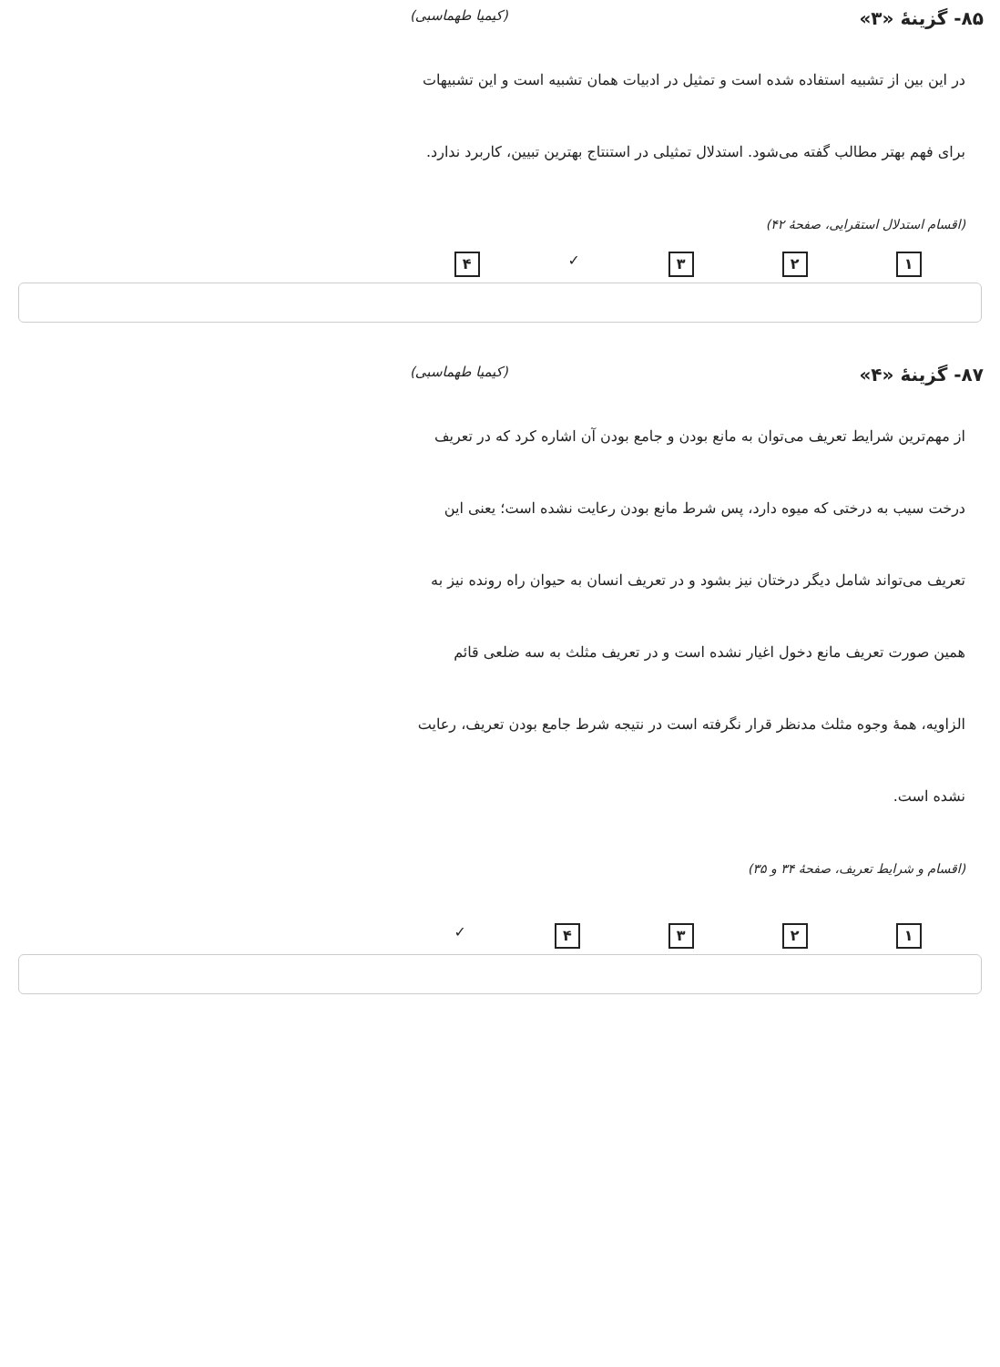۸۵- گزینهٔ «۳» (کیمیا طهماسبی)
در این بین از تشبیه استفاده شده است و تمثیل در ادبیات همان تشبیه است و این تشبیهات برای فهم بهتر مطالب گفته می‌شود. استدلال تمثیلی در استنتاج بهترین تبیین، کاربرد ندارد.
(اقسام استدلال استقرایی، صفحهٔ ۴۲)
۱ ۲ ۳ ✓ ۴
۸۷- گزینهٔ «۴» (کیمیا طهماسبی)
از مهم‌ترین شرایط تعریف می‌توان به مانع بودن و جامع بودن آن اشاره کرد که در تعریف درخت سیب به درختی که میوه دارد، پس شرط مانع بودن رعایت نشده است؛ یعنی این تعریف می‌تواند شامل دیگر درختان نیز بشود و در تعریف انسان به حیوان راه رونده نیز به همین صورت تعریف مانع دخول اغیار نشده است و در تعریف مثلث به سه ضلعی قائم الزاویه، همهٔ وجوه مثلث مدنظر قرار نگرفته است در نتیجه شرط جامع بودن تعریف، رعایت نشده است.
(اقسام و شرایط تعریف، صفحهٔ ۳۴ و ۳۵)
۱ ۲ ۳ ۴ ✓